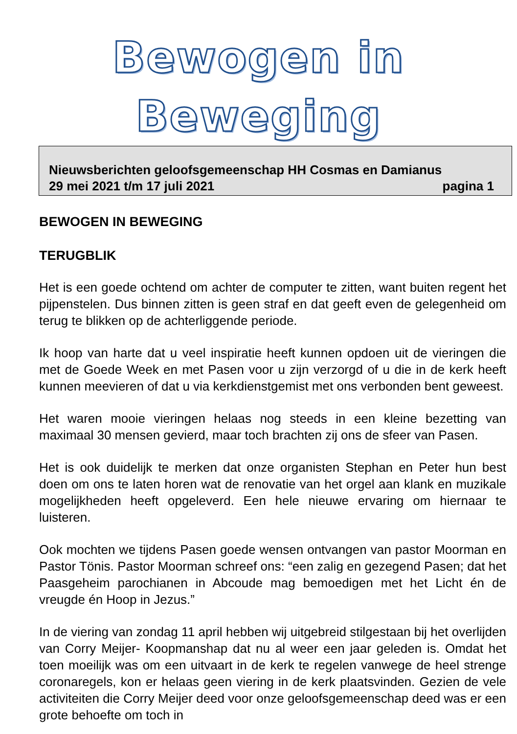Bewogen in Beweging
Nieuwsberichten geloofsgemeenschap HH Cosmas en Damianus
29 mei 2021 t/m 17 juli 2021 pagina 1
BEWOGEN IN BEWEGING
TERUGBLIK
Het is een goede ochtend om achter de computer te zitten, want buiten regent het pijpenstelen. Dus binnen zitten is geen straf en dat geeft even de gelegenheid om terug te blikken op de achterliggende periode.
Ik hoop van harte dat u veel inspiratie heeft kunnen opdoen uit de vieringen die met de Goede Week en met Pasen voor u zijn verzorgd of u die in de kerk heeft kunnen meevieren of dat u via kerkdienstgemist met ons verbonden bent geweest.
Het waren mooie vieringen helaas nog steeds in een kleine bezetting van maximaal 30 mensen gevierd, maar toch brachten zij ons de sfeer van Pasen.
Het is ook duidelijk te merken dat onze organisten Stephan en Peter hun best doen om ons te laten horen wat de renovatie van het orgel aan klank en muzikale mogelijkheden heeft opgeleverd. Een hele nieuwe ervaring om hiernaar te luisteren.
Ook mochten we tijdens Pasen goede wensen ontvangen van pastor Moorman en Pastor Tönis. Pastor Moorman schreef ons: “een zalig en gezegend Pasen; dat het Paasgeheim parochianen in Abcoude mag bemoedigen met het Licht én de vreugde én Hoop in Jezus.”
In de viering van zondag 11 april hebben wij uitgebreid stilgestaan bij het overlijden van Corry Meijer- Koopmanshap dat nu al weer een jaar geleden is. Omdat het toen moeilijk was om een uitvaart in de kerk te regelen vanwege de heel strenge coronaregels, kon er helaas geen viering in de kerk plaatsvinden. Gezien de vele activiteiten die Corry Meijer deed voor onze geloofsgemeenschap deed was er een grote behoefte om toch in